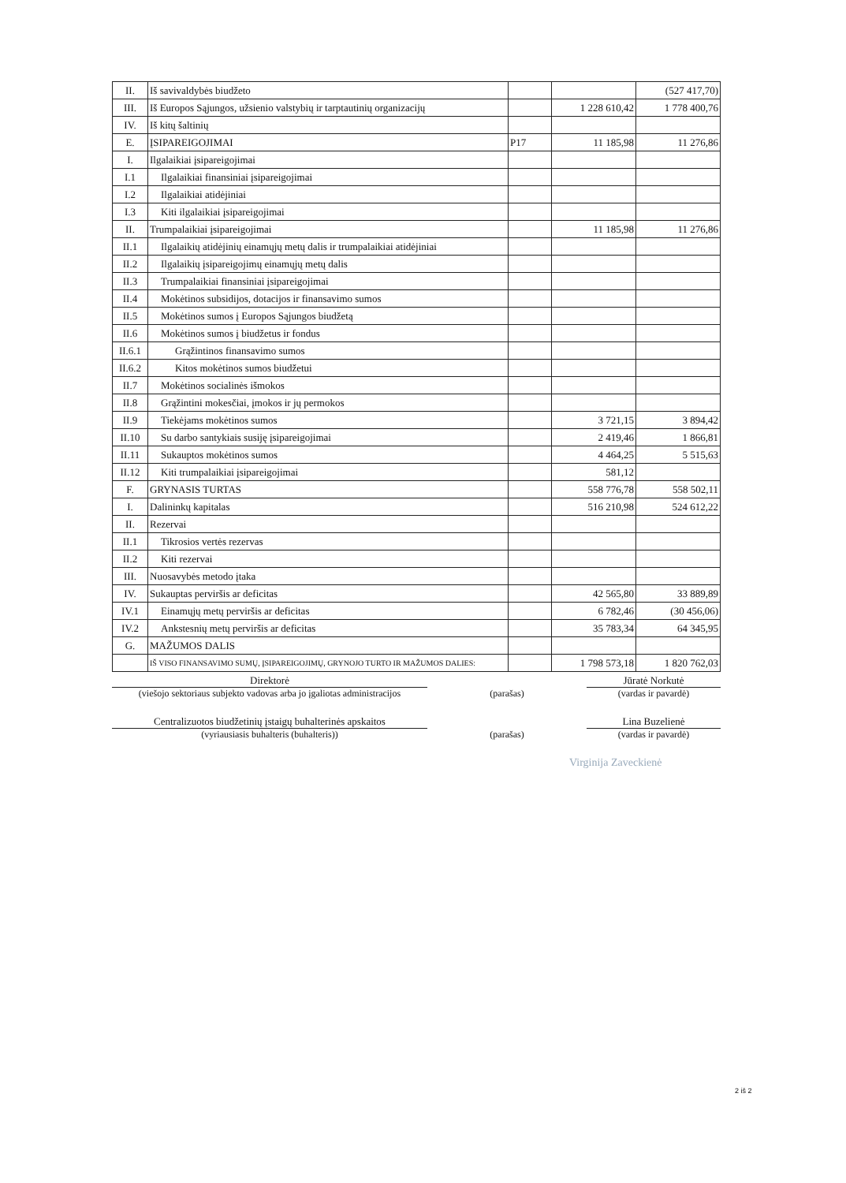| II. | Iš savivaldybės biudžeto | | | (527 417,70) |
| III. | Iš Europos Sąjungos, užsienio valstybių ir tarptautinių organizacijų | | 1 228 610,42 | 1 778 400,76 |
| IV. | Iš kitų šaltinių | | | |
| E. | ĮSIPAREIGOJIMAI | P17 | 11 185,98 | 11 276,86 |
| I. | Ilgalaikiai įsipareigojimai | | | |
| I.1 | Ilgalaikiai finansiniai įsipareigojimai | | | |
| I.2 | Ilgalaikiai atidėjiniai | | | |
| I.3 | Kiti ilgalaikiai įsipareigojimai | | | |
| II. | Trumpalaikiai įsipareigojimai | | 11 185,98 | 11 276,86 |
| II.1 | Ilgalaikių atidėjinių einamųjų metų dalis ir trumpalaikiai atidėjiniai | | | |
| II.2 | Ilgalaikių įsipareigojimų einamųjų metų dalis | | | |
| II.3 | Trumpalaikiai finansiniai įsipareigojimai | | | |
| II.4 | Mokėtinos subsidijos, dotacijos ir finansavimo sumos | | | |
| II.5 | Mokėtinos sumos į Europos Sąjungos biudžetą | | | |
| II.6 | Mokėtinos sumos į biudžetus ir fondus | | | |
| II.6.1 | Grąžintinos finansavimo sumos | | | |
| II.6.2 | Kitos mokėtinos sumos biudžetui | | | |
| II.7 | Mokėtinos socialinės išmokos | | | |
| II.8 | Grąžintini mokesčiai, įmokos ir jų permokos | | | |
| II.9 | Tiekėjams mokėtinos sumos | | 3 721,15 | 3 894,42 |
| II.10 | Su darbo santykiais susiję įsipareigojimai | | 2 419,46 | 1 866,81 |
| II.11 | Sukauptos mokėtinos sumos | | 4 464,25 | 5 515,63 |
| II.12 | Kiti trumpalaikiai įsipareigojimai | | 581,12 | |
| F. | GRYNASIS TURTAS | | 558 776,78 | 558 502,11 |
| I. | Dalininkų kapitalas | | 516 210,98 | 524 612,22 |
| II. | Rezervai | | | |
| II.1 | Tikrosios vertės rezervas | | | |
| II.2 | Kiti rezervai | | | |
| III. | Nuosavybės metodo įtaka | | | |
| IV. | Sukauptas perviršis ar deficitas | | 42 565,80 | 33 889,89 |
| IV.1 | Einamųjų metų perviršis ar deficitas | | 6 782,46 | (30 456,06) |
| IV.2 | Ankstesnių metų perviršis ar deficitas | | 35 783,34 | 64 345,95 |
| G. | MAŽUMOS DALIS | | | |
| | IŠ VISO FINANSAVIMO SUMŲ, ĮSIPAREIGOJIMŲ, GRYNOJO TURTO IR MAŽUMOS DALIES: | | 1 798 573,18 | 1 820 762,03 |
Direktorė Jūratė Norkutė
(viešojo sektoriaus subjekto vadovas arba jo įgaliotas administracijos
(parašas) (vardas ir pavardė)
Centralizuotos biudžetinių įstaigų buhalterinės apskaitos
Lina Buzelienė
(vyriausiasis buhalteris (buhalteris)) (parašas) (vardas ir pavardė)
Virginija Zaveckienė
2 iš 2